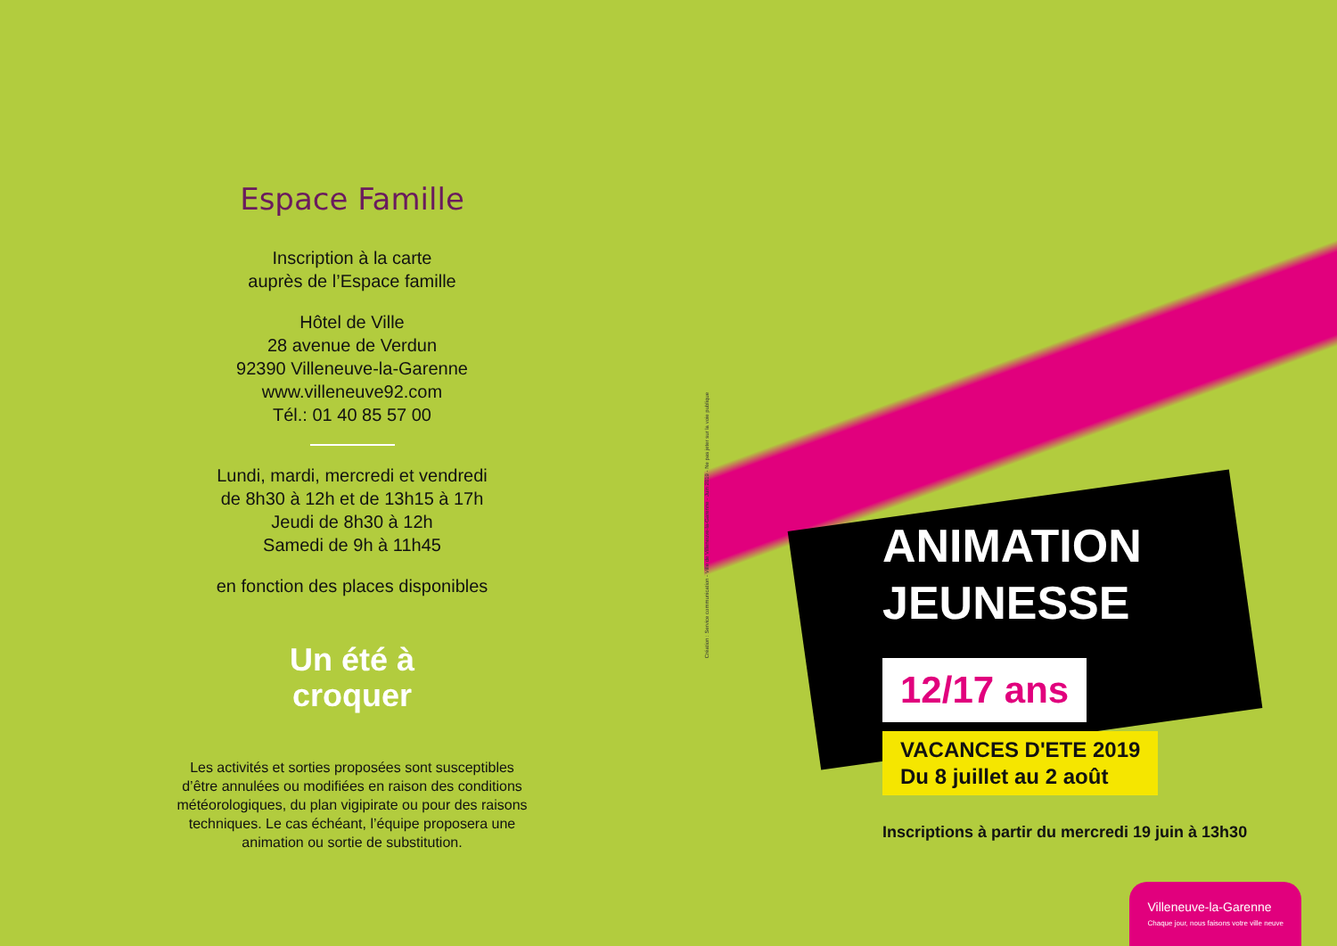Espace Famille
Inscription à la carte
auprès de l’Espace famille
Hôtel de Ville
28 avenue de Verdun
92390 Villeneuve-la-Garenne
www.villeneuve92.com
Tél.: 01 40 85 57 00
Lundi, mardi, mercredi et vendredi
de 8h30 à 12h et de 13h15 à 17h
Jeudi de 8h30 à 12h
Samedi de 9h à 11h45
en fonction des places disponibles
Un été à
croquer
Les activités et sorties proposées sont susceptibles
d’être annulées ou modifiées en raison des conditions
météorologiques, du plan vigipirate ou pour des raisons
techniques. Le cas échéant, l’équipe proposera une
animation ou sortie de substitution.
Création : Service communication - Ville de Villeneuve-la-Garenne - Juin 2019 - Ne pas jeter sur la voie publique
ANIMATION
JEUNESSE
12/17 ans
VACANCES D'ETE 2019
Du 8 juillet au 2 août
Inscriptions à partir du mercredi 19 juin à 13h30
Villeneuve-la-Garenne
Chaque jour, nous faisons votre ville neuve